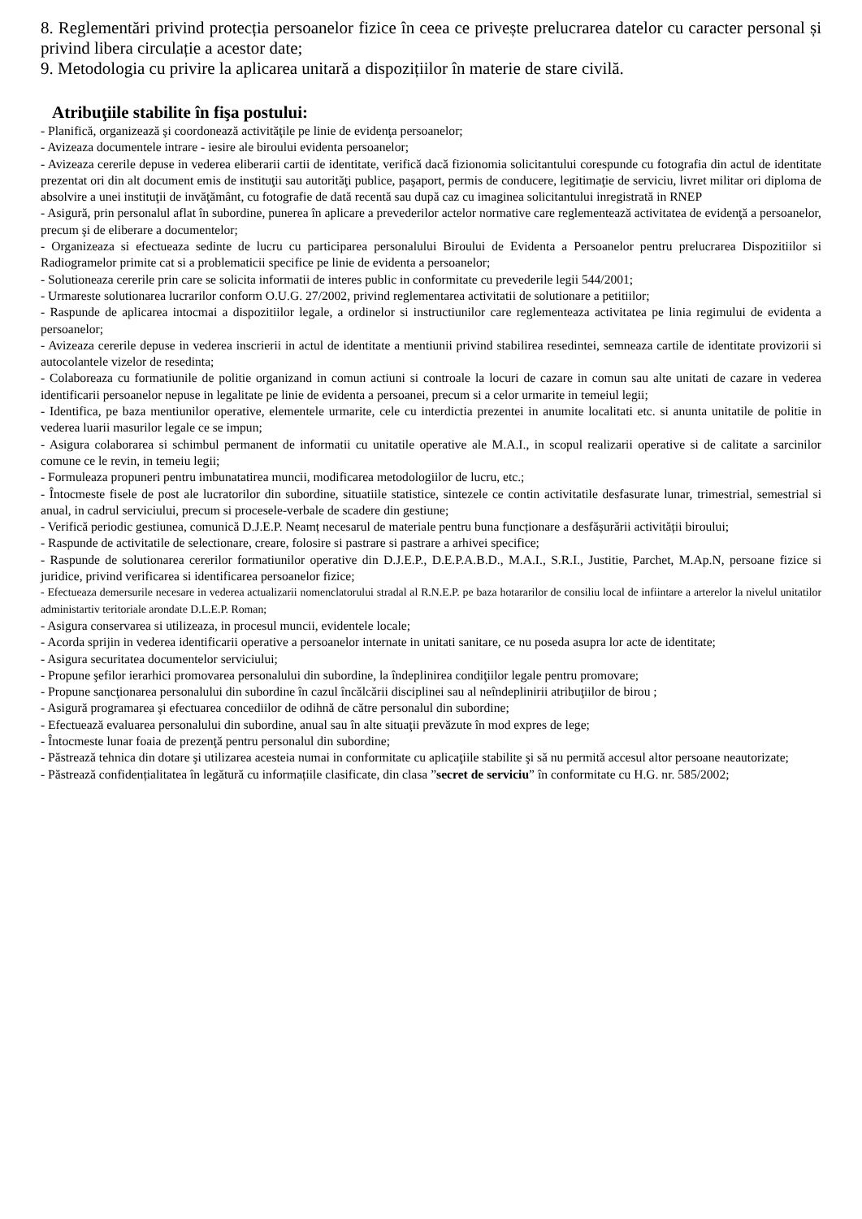8. Reglementări privind protecția persoanelor fizice în ceea ce privește prelucrarea datelor cu caracter personal și privind libera circulație a acestor date;
9. Metodologia cu privire la aplicarea unitară a dispozițiilor în materie de stare civilă.
Atribuţiile stabilite în fişa postului:
- Planifică, organizează şi coordonează activităţile pe linie de evidenţa persoanelor;
- Avizeaza documentele intrare - iesire ale biroului evidenta persoanelor;
- Avizeaza cererile depuse in vederea eliberarii cartii de identitate, verifică dacă fizionomia solicitantului corespunde cu fotografia din actul de identitate prezentat ori din alt document emis de instituţii sau autorităţi publice, paşaport, permis de conducere, legitimaţie de serviciu, livret militar ori diploma de absolvire a unei instituţii de invăţământ, cu fotografie de dată recentă sau după caz cu imaginea solicitantului inregistrată in RNEP
- Asigură, prin personalul aflat în subordine, punerea în aplicare a prevederilor actelor normative care reglementează activitatea de evidenţă a persoanelor, precum şi de eliberare a documentelor;
- Organizeaza si efectueaza sedinte de lucru cu participarea personalului Biroului de Evidenta a Persoanelor pentru prelucrarea Dispozitiilor si Radiogramelor primite cat si a problematicii specifice pe linie de evidenta a persoanelor;
- Solutioneaza cererile prin care se solicita informatii de interes public in conformitate cu prevederile legii 544/2001;
- Urmareste solutionarea lucrarilor conform O.U.G. 27/2002, privind reglementarea activitatii de solutionare a petitiilor;
- Raspunde de aplicarea intocmai a dispozitiilor legale, a ordinelor si instructiunilor care reglementeaza activitatea pe linia regimului de evidenta a persoanelor;
- Avizeaza cererile depuse in vederea inscrierii in actul de identitate a mentiunii privind stabilirea resedintei, semneaza cartile de identitate provizorii si autocolantele vizelor de resedinta;
- Colaboreaza cu formatiunile de politie organizand in comun actiuni si controale la locuri de cazare in comun sau alte unitati de cazare in vederea identificarii persoanelor nepuse in legalitate pe linie de evidenta a persoanei, precum si a celor urmarite in temeiul legii;
- Identifica, pe baza mentiunilor operative, elementele urmarite, cele cu interdictia prezentei in anumite localitati etc. si anunta unitatile de politie in vederea luarii masurilor legale ce se impun;
- Asigura colaborarea si schimbul permanent de informatii cu unitatile operative ale M.A.I., in scopul realizarii operative si de calitate a sarcinilor comune ce le revin, in temeiu legii;
- Formuleaza propuneri pentru imbunatatirea muncii, modificarea metodologiilor de lucru, etc.;
- Întocmeste fisele de post ale lucratorilor din subordine, situatiile statistice, sintezele ce contin activitatile desfasurate lunar, trimestrial, semestrial si anual, in cadrul serviciului, precum si procesele-verbale de scadere din gestiune;
- Verifică periodic gestiunea, comunică D.J.E.P. Neamț necesarul de materiale pentru buna funcționare a desfășurării activității biroului;
- Raspunde de activitatile de selectionare, creare, folosire si pastrare si pastrare a arhivei specifice;
- Raspunde de solutionarea cererilor formatiunilor operative din D.J.E.P., D.E.P.A.B.D., M.A.I., S.R.I., Justitie, Parchet, M.Ap.N, persoane fizice si juridice, privind verificarea si identificarea persoanelor fizice;
- Efectueaza demersurile necesare in vederea actualizarii nomenclatorului stradal al R.N.E.P. pe baza hotararilor de consiliu local de infiintare a arterelor la nivelul unitatilor administartiv teritoriale arondate D.L.E.P. Roman;
- Asigura conservarea si utilizeaza, in procesul muncii, evidentele locale;
- Acorda sprijin in vederea identificarii operative a persoanelor internate in unitati sanitare, ce nu poseda asupra lor acte de identitate;
- Asigura securitatea documentelor serviciului;
- Propune şefilor ierarhici promovarea personalului din subordine, la îndeplinirea condiţiilor legale pentru promovare;
- Propune sancţionarea personalului din subordine în cazul încălcării disciplinei sau al neîndeplinirii atribuţiilor de birou ;
- Asigură programarea şi efectuarea concediilor de odihnă de către personalul din subordine;
- Efectuează evaluarea personalului din subordine, anual sau în alte situaţii prevăzute în mod expres de lege;
- Întocmeste lunar foaia de prezenţă pentru personalul din subordine;
- Păstrează tehnica din dotare şi utilizarea acesteia numai in conformitate cu aplicaţiile stabilite şi să nu permită accesul altor persoane neautorizate;
- Păstrează confidențialitatea în legătură cu informațiile clasificate, din clasa ”secret de serviciu” în conformitate cu H.G. nr. 585/2002;